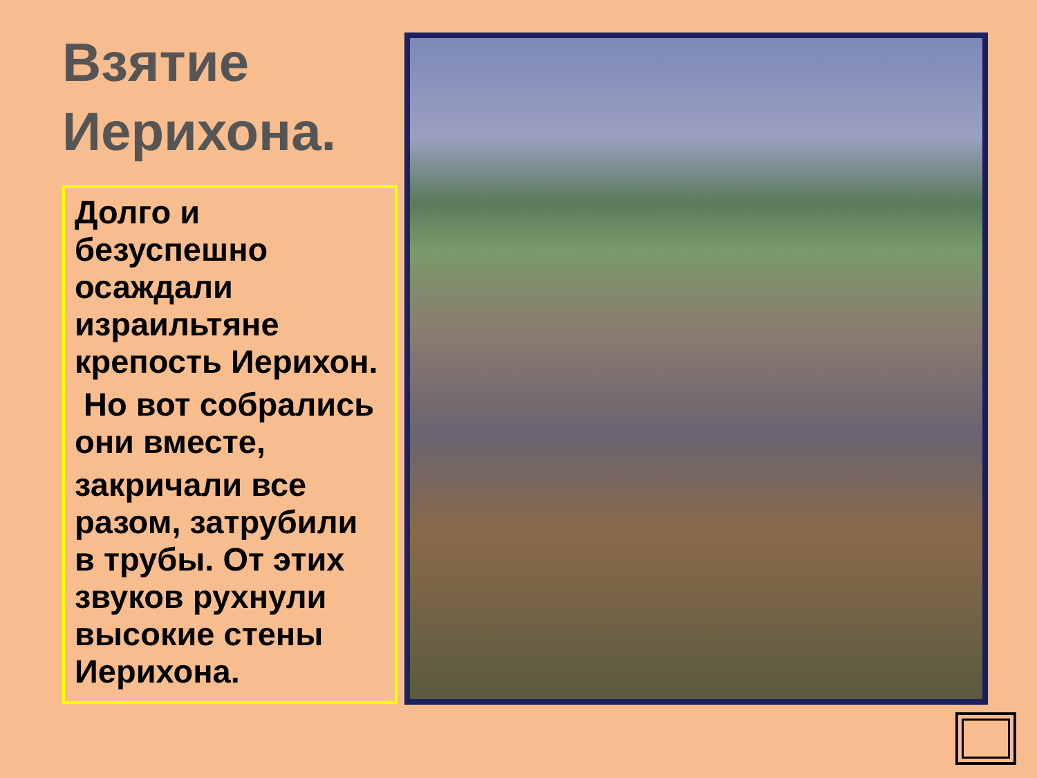Взятие Иерихона.
Долго и безуспешно осаждали израильтяне крепость Иерихон.
Но вот собрались они вместе,
закричали все разом, затрубили в трубы. От этих звуков рухнули высокие стены Иерихона.